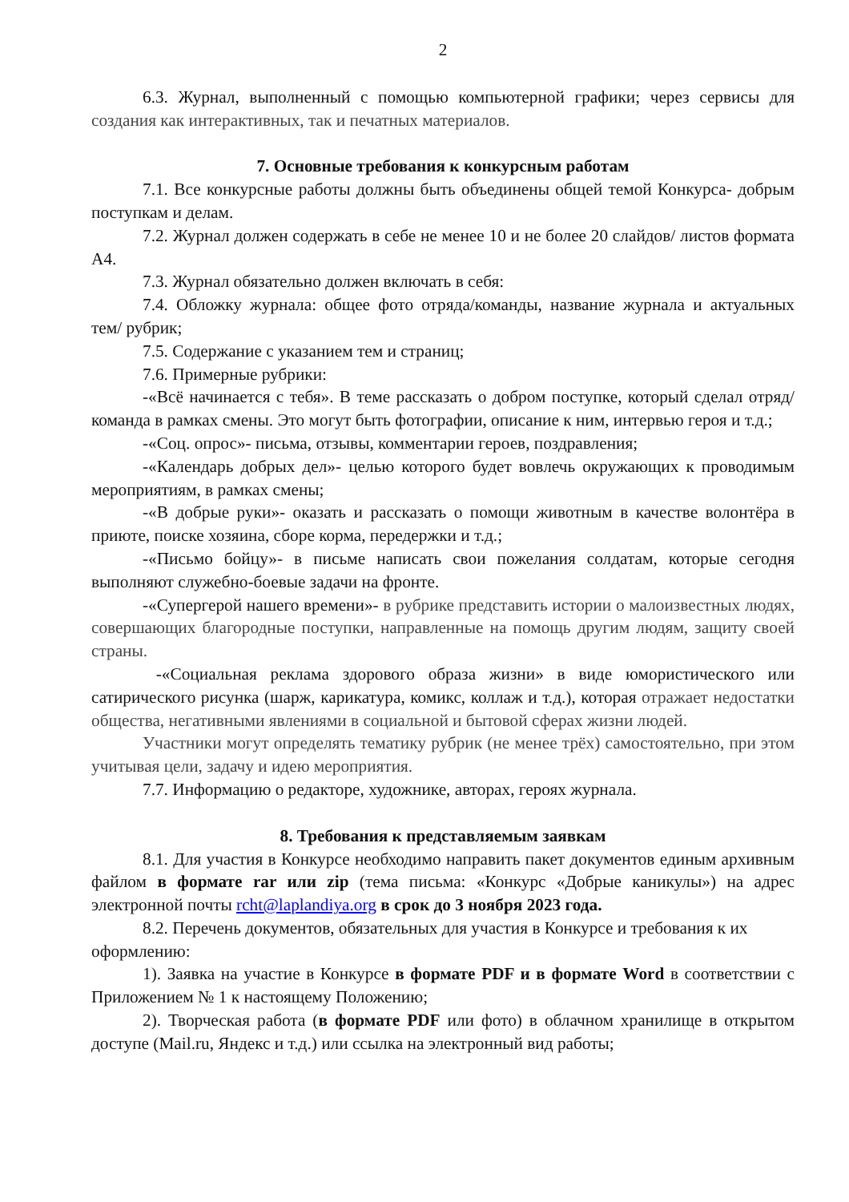2
6.3. Журнал, выполненный с помощью компьютерной графики; через сервисы для создания как интерактивных, так и печатных материалов.
7. Основные требования к конкурсным работам
7.1. Все конкурсные работы должны быть объединены общей темой Конкурса- добрым поступкам и делам.
7.2. Журнал должен содержать в себе не менее 10 и не более 20 слайдов/ листов формата А4.
7.3. Журнал обязательно должен включать в себя:
7.4. Обложку журнала: общее фото отряда/команды, название журнала и актуальных тем/ рубрик;
7.5. Содержание с указанием тем и страниц;
7.6. Примерные рубрики:
-«Всё начинается с тебя». В теме рассказать о добром поступке, который сделал отряд/команда в рамках смены. Это могут быть фотографии, описание к ним, интервью героя и т.д.;
-«Соц. опрос»- письма, отзывы, комментарии героев, поздравления;
-«Календарь добрых дел»- целью которого будет вовлечь окружающих к проводимым мероприятиям, в рамках смены;
-«В добрые руки»- оказать и рассказать о помощи животным в качестве волонтёра в приюте, поиске хозяина, сборе корма, передержки и т.д.;
-«Письмо бойцу»- в письме написать свои пожелания солдатам, которые сегодня выполняют служебно-боевые задачи на фронте.
-«Супергерой нашего времени»- в рубрике представить истории о малоизвестных людях, совершающих благородные поступки, направленные на помощь другим людям, защиту своей страны.
-«Социальная реклама здорового образа жизни» в виде юмористического или сатирического рисунка (шарж, карикатура, комикс, коллаж и т.д.), которая отражает недостатки общества, негативными явлениями в социальной и бытовой сферах жизни людей.
Участники могут определять тематику рубрик (не менее трёх) самостоятельно, при этом учитывая цели, задачу и идею мероприятия.
7.7. Информацию о редакторе, художнике, авторах, героях журнала.
8. Требования к представляемым заявкам
8.1. Для участия в Конкурсе необходимо направить пакет документов единым архивным файлом в формате rar или zip (тема письма: «Конкурс «Добрые каникулы») на адрес электронной почты rcht@laplandiya.org в срок до 3 ноября 2023 года.
8.2. Перечень документов, обязательных для участия в Конкурсе и требования к их оформлению:
1). Заявка на участие в Конкурсе в формате PDF и в формате Word в соответствии с Приложением № 1 к настоящему Положению;
2). Творческая работа (в формате PDF или фото) в облачном хранилище в открытом доступе (Mail.ru, Яндекс и т.д.) или ссылка на электронный вид работы;